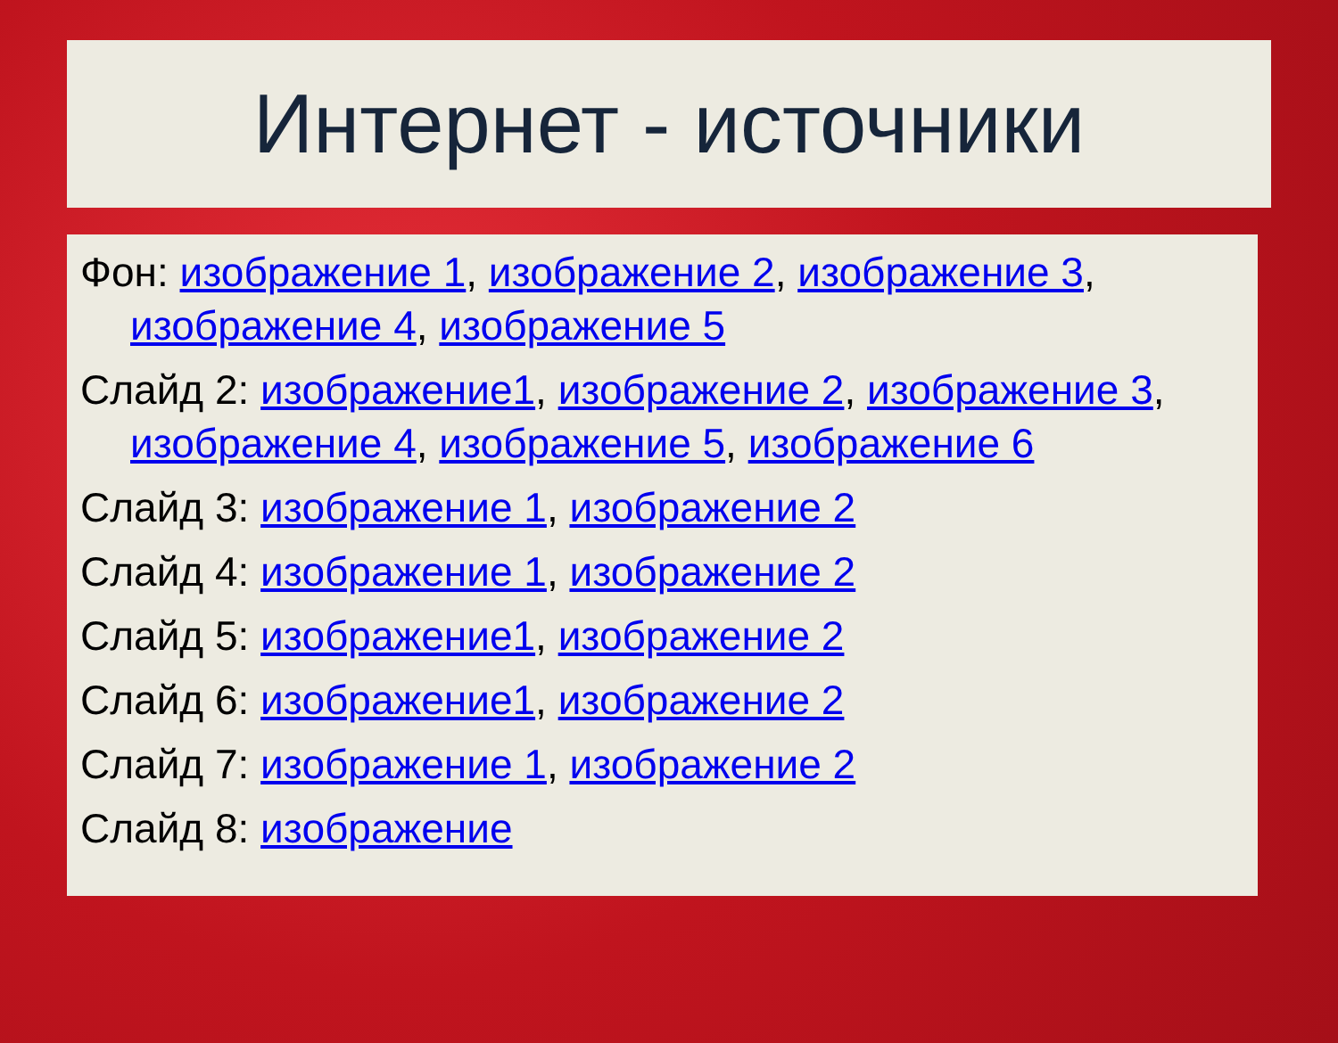Интернет - источники
Фон: изображение 1, изображение 2, изображение 3, изображение 4, изображение 5
Слайд 2: изображение1, изображение 2, изображение 3, изображение 4, изображение 5, изображение 6
Слайд 3: изображение 1, изображение 2
Слайд 4: изображение 1, изображение 2
Слайд 5: изображение1, изображение 2
Слайд 6: изображение1, изображение 2
Слайд 7: изображение 1, изображение 2
Слайд 8: изображение